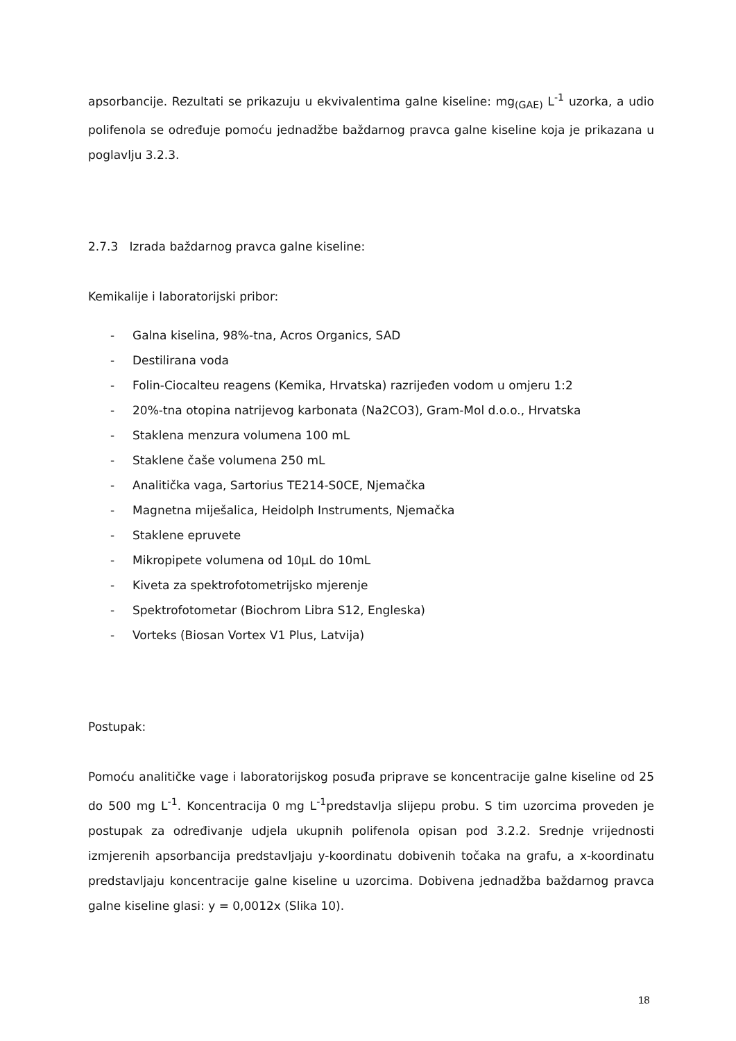apsorbancije. Rezultati se prikazuju u ekvivalentima galne kiseline: mg<sub>(GAE)</sub> L<sup>-1</sup> uzorka, a udio polifenola se određuje pomoću jednadžbe baždarnog pravca galne kiseline koja je prikazana u poglavlju 3.2.3.
2.7.3 Izrada baždarnog pravca galne kiseline:
Kemikalije i laboratorijski pribor:
- Galna kiselina, 98%-tna, Acros Organics, SAD
- Destilirana voda
- Folin-Ciocalteu reagens (Kemika, Hrvatska) razrijeđen vodom u omjeru 1:2
- 20%-tna otopina natrijevog karbonata (Na2CO3), Gram-Mol d.o.o., Hrvatska
- Staklena menzura volumena 100 mL
- Staklene čaše volumena 250 mL
- Analitička vaga, Sartorius TE214-S0CE, Njemačka
- Magnetna miješalica, Heidolph Instruments, Njemačka
- Staklene epruvete
- Mikropipete volumena od 10µL do 10mL
- Kiveta za spektrofotometrijsko mjerenje
- Spektrofotometar (Biochrom Libra S12, Engleska)
- Vorteks (Biosan Vortex V1 Plus, Latvija)
Postupak:
Pomoću analitičke vage i laboratorijskog posuđa priprave se koncentracije galne kiseline od 25 do 500 mg L<sup>-1</sup>. Koncentracija 0 mg L<sup>-1</sup>predstavlja slijepu probu. S tim uzorcima proveden je postupak za određivanje udjela ukupnih polifenola opisan pod 3.2.2. Srednje vrijednosti izmjerenih apsorbancija predstavljaju y-koordinatu dobivenih točaka na grafu, a x-koordinatu predstavljaju koncentracije galne kiseline u uzorcima. Dobivena jednadžba baždarnog pravca galne kiseline glasi: y = 0,0012x (Slika 10).
18